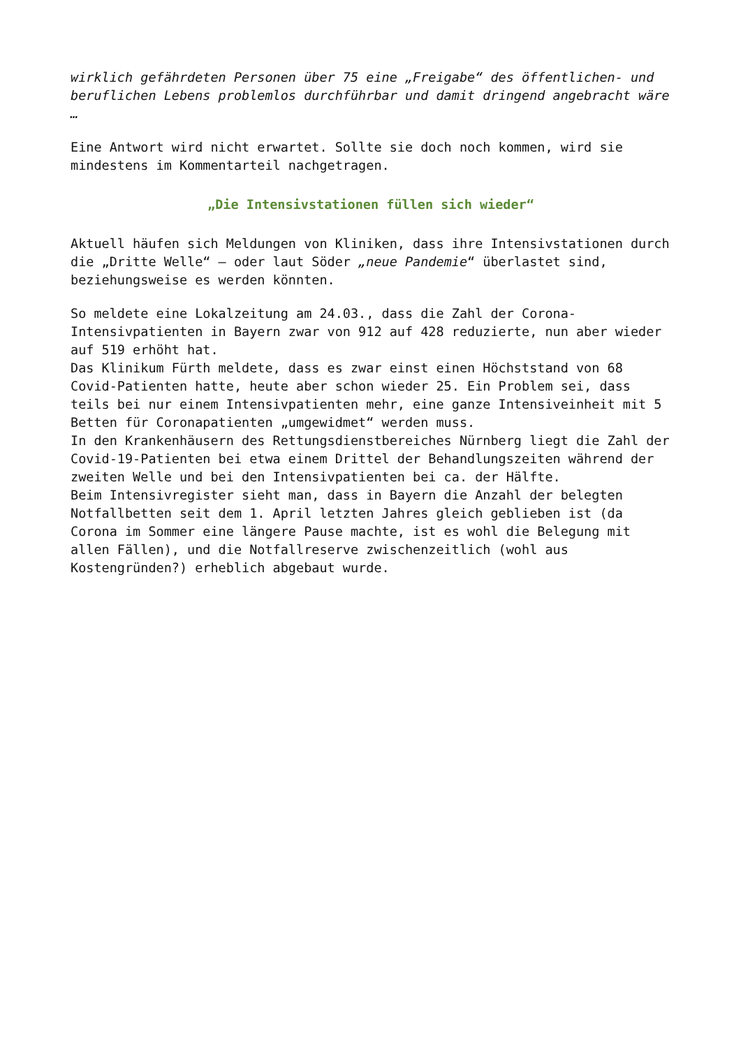wirklich gefährdeten Personen über 75 eine „Freigabe“ des öffentlichen- und beruflichen Lebens problemlos durchführbar und damit dringend angebracht wäre …
Eine Antwort wird nicht erwartet. Sollte sie doch noch kommen, wird sie mindestens im Kommentarteil nachgetragen.
„Die Intensivstationen füllen sich wieder“
Aktuell häufen sich Meldungen von Kliniken, dass ihre Intensivstationen durch die „Dritte Welle“ – oder laut Söder „neue Pandemie“ überlastet sind, beziehungsweise es werden könnten.
So meldete eine Lokalzeitung am 24.03., dass die Zahl der Corona-Intensivpatienten in Bayern zwar von 912 auf 428 reduzierte, nun aber wieder auf 519 erhöht hat.
Das Klinikum Fürth meldete, dass es zwar einst einen Höchststand von 68 Covid-Patienten hatte, heute aber schon wieder 25. Ein Problem sei, dass teils bei nur einem Intensivpatienten mehr, eine ganze Intensiveinheit mit 5 Betten für Coronapatienten „umgewidmet“ werden muss.
In den Krankenhäusern des Rettungsdienstbereiches Nürnberg liegt die Zahl der Covid-19-Patienten bei etwa einem Drittel der Behandlungszeiten während der zweiten Welle und bei den Intensivpatienten bei ca. der Hälfte.
Beim Intensivregister sieht man, dass in Bayern die Anzahl der belegten Notfallbetten seit dem 1. April letzten Jahres gleich geblieben ist (da Corona im Sommer eine längere Pause machte, ist es wohl die Belegung mit allen Fällen), und die Notfallreserve zwischenzeitlich (wohl aus Kostengründen?) erheblich abgebaut wurde.